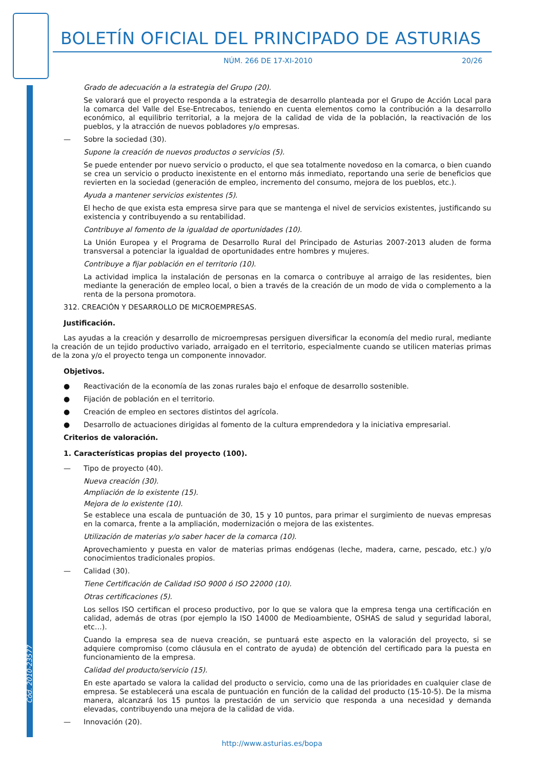BOLETÍN OFICIAL DEL PRINCIPADO DE ASTURIAS
NÚM. 266 DE 17-XI-2010 20/26
Grado de adecuación a la estrategia del Grupo (20).
Se valorará que el proyecto responda a la estrategia de desarrollo planteada por el Grupo de Acción Local para la comarca del Valle del Ese-Entrecabos, teniendo en cuenta elementos como la contribución a la desarrollo económico, al equilibrio territorial, a la mejora de la calidad de vida de la población, la reactivación de los pueblos, y la atracción de nuevos pobladores y/o empresas.
— Sobre la sociedad (30).
Supone la creación de nuevos productos o servicios (5).
Se puede entender por nuevo servicio o producto, el que sea totalmente novedoso en la comarca, o bien cuando se crea un servicio o producto inexistente en el entorno más inmediato, reportando una serie de beneficios que revierten en la sociedad (generación de empleo, incremento del consumo, mejora de los pueblos, etc.).
Ayuda a mantener servicios existentes (5).
El hecho de que exista esta empresa sirve para que se mantenga el nivel de servicios existentes, justificando su existencia y contribuyendo a su rentabilidad.
Contribuye al fomento de la igualdad de oportunidades (10).
La Unión Europea y el Programa de Desarrollo Rural del Principado de Asturias 2007-2013 aluden de forma transversal a potenciar la igualdad de oportunidades entre hombres y mujeres.
Contribuye a fijar población en el territorio (10).
La actividad implica la instalación de personas en la comarca o contribuye al arraigo de las residentes, bien mediante la generación de empleo local, o bien a través de la creación de un modo de vida o complemento a la renta de la persona promotora.
312. CREACIÓN Y DESARROLLO DE MICROEMPRESAS.
Justificación.
Las ayudas a la creación y desarrollo de microempresas persiguen diversificar la economía del medio rural, mediante la creación de un tejido productivo variado, arraigado en el territorio, especialmente cuando se utilicen materias primas de la zona y/o el proyecto tenga un componente innovador.
Objetivos.
● Reactivación de la economía de las zonas rurales bajo el enfoque de desarrollo sostenible.
● Fijación de población en el territorio.
● Creación de empleo en sectores distintos del agrícola.
● Desarrollo de actuaciones dirigidas al fomento de la cultura emprendedora y la iniciativa empresarial.
Criterios de valoración.
1. Características propias del proyecto (100).
— Tipo de proyecto (40).
Nueva creación (30).
Ampliación de lo existente (15).
Mejora de lo existente (10).
Se establece una escala de puntuación de 30, 15 y 10 puntos, para primar el surgimiento de nuevas empresas en la comarca, frente a la ampliación, modernización o mejora de las existentes.
Utilización de materias y/o saber hacer de la comarca (10).
Aprovechamiento y puesta en valor de materias primas endógenas (leche, madera, carne, pescado, etc.) y/o conocimientos tradicionales propios.
— Calidad (30).
Tiene Certificación de Calidad ISO 9000 ó ISO 22000 (10).
Otras certificaciones (5).
Los sellos ISO certifican el proceso productivo, por lo que se valora que la empresa tenga una certificación en calidad, además de otras (por ejemplo la ISO 14000 de Medioambiente, OSHAS de salud y seguridad laboral, etc…).
Cuando la empresa sea de nueva creación, se puntuará este aspecto en la valoración del proyecto, si se adquiere compromiso (como cláusula en el contrato de ayuda) de obtención del certificado para la puesta en funcionamiento de la empresa.
Calidad del producto/servicio (15).
En este apartado se valora la calidad del producto o servicio, como una de las prioridades en cualquier clase de empresa. Se establecerá una escala de puntuación en función de la calidad del producto (15-10-5). De la misma manera, alcanzará los 15 puntos la prestación de un servicio que responda a una necesidad y demanda elevadas, contribuyendo una mejora de la calidad de vida.
— Innovación (20).
Cód. 2010-23577
http://www.asturias.es/bopa